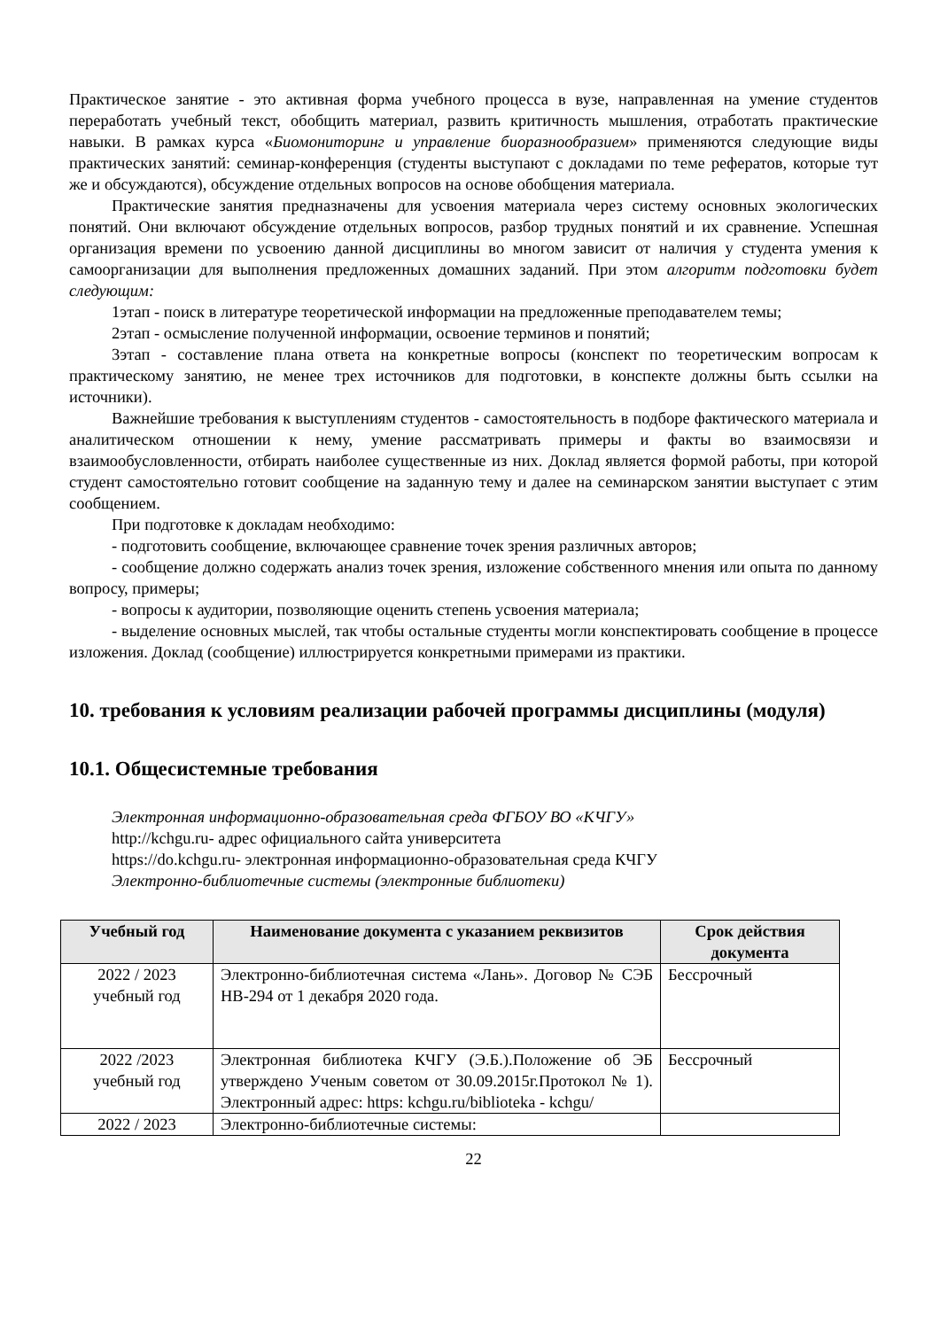Практическое занятие - это активная форма учебного процесса в вузе, направленная на умение студентов переработать учебный текст, обобщить материал, развить критичность мышления, отработать практические навыки. В рамках курса «Биомониторинг и управление биоразнообразием» применяются следующие виды практических занятий: семинар-конференция (студенты выступают с докладами по теме рефератов, которые тут же и обсуждаются), обсуждение отдельных вопросов на основе обобщения материала.
Практические занятия предназначены для усвоения материала через систему основных экологических понятий. Они включают обсуждение отдельных вопросов, разбор трудных понятий и их сравнение. Успешная организация времени по усвоению данной дисциплины во многом зависит от наличия у студента умения к самоорганизации для выполнения предложенных домашних заданий. При этом алгоритм подготовки будет следующим:
1этап - поиск в литературе теоретической информации на предложенные преподавателем темы;
2этап - осмысление полученной информации, освоение терминов и понятий;
3этап - составление плана ответа на конкретные вопросы (конспект по теоретическим вопросам к практическому занятию, не менее трех источников для подготовки, в конспекте должны быть ссылки на источники).
Важнейшие требования к выступлениям студентов - самостоятельность в подборе фактического материала и аналитическом отношении к нему, умение рассматривать примеры и факты во взаимосвязи и взаимообусловленности, отбирать наиболее существенные из них. Доклад является формой работы, при которой студент самостоятельно готовит сообщение на заданную тему и далее на семинарском занятии выступает с этим сообщением.
При подготовке к докладам необходимо:
- подготовить сообщение, включающее сравнение точек зрения различных авторов;
- сообщение должно содержать анализ точек зрения, изложение собственного мнения или опыта по данному вопросу, примеры;
- вопросы к аудитории, позволяющие оценить степень усвоения материала;
- выделение основных мыслей, так чтобы остальные студенты могли конспектировать сообщение в процессе изложения. Доклад (сообщение) иллюстрируется конкретными примерами из практики.
10. требования к условиям реализации рабочей программы дисциплины (модуля)
10.1. Общесистемные требования
Электронная информационно-образовательная среда ФГБОУ ВО «КЧГУ»
http://kchgu.ru- адрес официального сайта университета
https://do.kchgu.ru- электронная информационно-образовательная среда КЧГУ
Электронно-библиотечные системы (электронные библиотеки)
| Учебный год | Наименование документа с указанием реквизитов | Срок действия документа |
| --- | --- | --- |
| 2022 / 2023 учебный год | Электронно-библиотечная система «Лань». Договор № СЭБ НВ-294 от 1 декабря 2020 года. | Бессрочный |
| 2022 /2023 учебный год | Электронная библиотека КЧГУ (Э.Б.).Положение об ЭБ утверждено Ученым советом от 30.09.2015г.Протокол № 1). Электронный адрес: https: kchgu.ru/biblioteka - kchgu/ | Бессрочный |
| 2022 / 2023 | Электронно-библиотечные системы: | |
22